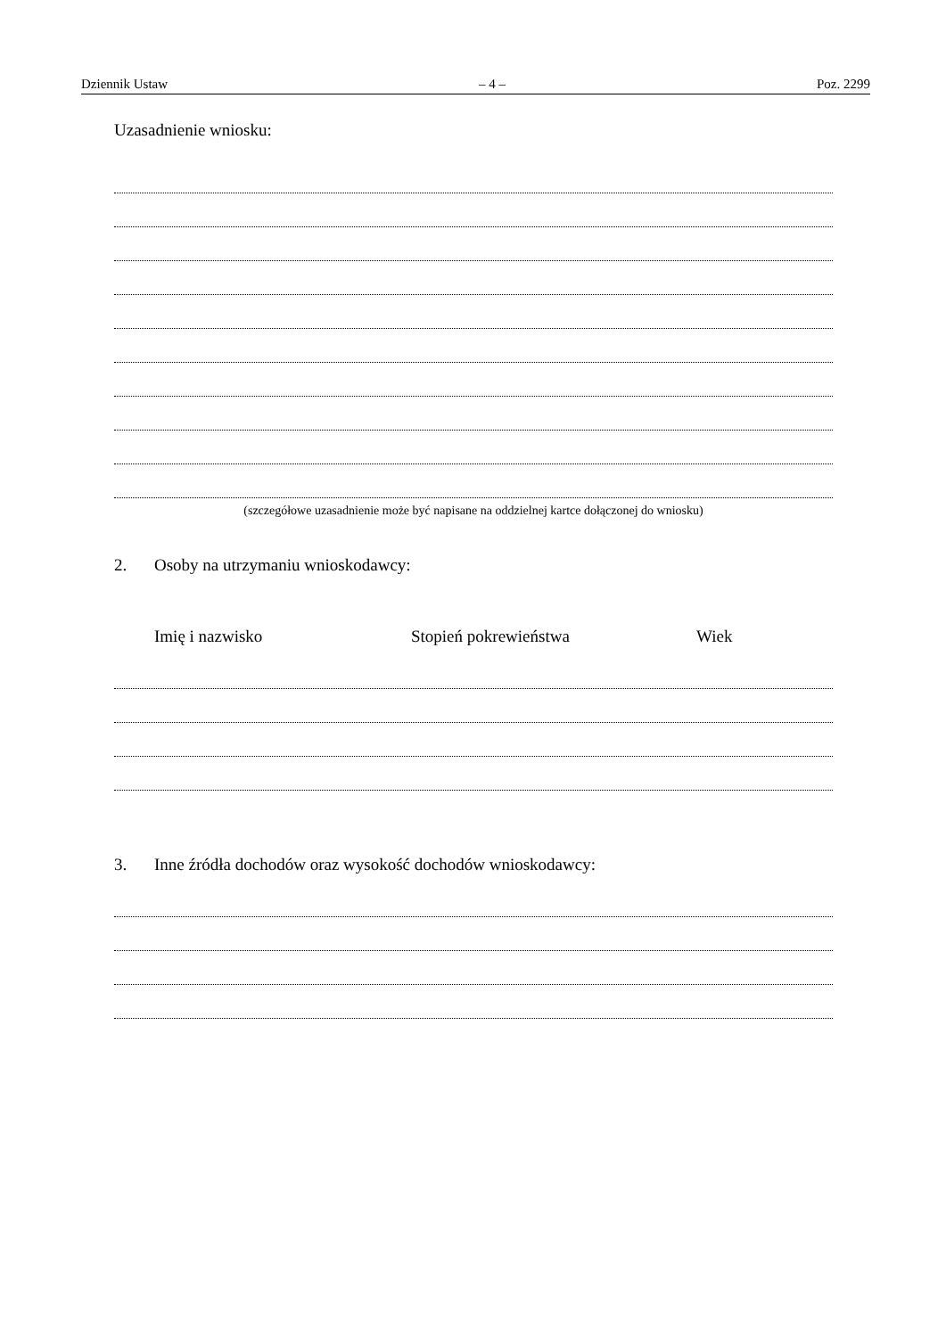Dziennik Ustaw – 4 – Poz. 2299
Uzasadnienie wniosku:
(szczegółowe uzasadnienie może być napisane na oddzielnej kartce dołączonej do wniosku)
2. Osoby na utrzymaniu wnioskodawcy:
Imię i nazwisko Stopień pokrewieństwa Wiek
3. Inne źródła dochodów oraz wysokość dochodów wnioskodawcy: